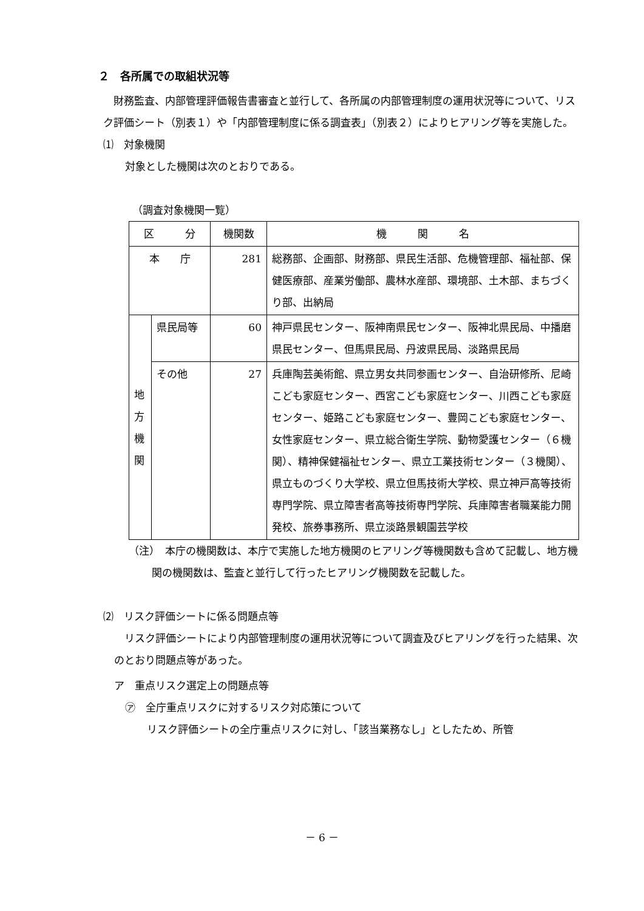２　各所属での取組状況等
　財務監査、内部管理評価報告書審査と並行して、各所属の内部管理制度の運用状況等について、リスク評価シート（別表１）や「内部管理制度に係る調査表」（別表２）によりヒアリング等を実施した。
⑴　対象機関
対象とした機関は次のとおりである。
（調査対象機関一覧）
| 区 分 | | 機関数 | 機 関 名 |
| --- | --- | --- | --- |
| 本 庁 | | 281 | 総務部、企画部、財務部、県民生活部、危機管理部、福祉部、保健医療部、産業労働部、農林水産部、環境部、土木部、まちづくり部、出納局 |
| 地 方 機 関 | 県民局等 | 60 | 神戸県民センター、阪神南県民センター、阪神北県民局、中播磨県民センター、但馬県民局、丹波県民局、淡路県民局 |
| | その他 | 27 | 兵庫陶芸美術館、県立男女共同参画センター、自治研修所、尼崎こども家庭センター、西宮こども家庭センター、川西こども家庭センター、姫路こども家庭センター、豊岡こども家庭センター、女性家庭センター、県立総合衛生学院、動物愛護センター（６機関）、精神保健福祉センター、県立工業技術センター（３機関）、県立ものづくり大学校、県立但馬技術大学校、県立神戸高等技術専門学院、県立障害者高等技術専門学院、兵庫障害者職業能力開発校、旅券事務所、県立淡路景観園芸学校 |
（注）　本庁の機関数は、本庁で実施した地方機関のヒアリング等機関数も含めて記載し、地方機関の機関数は、監査と並行して行ったヒアリング機関数を記載した。
⑵　リスク評価シートに係る問題点等
　リスク評価シートにより内部管理制度の運用状況等について調査及びヒアリングを行った結果、次のとおり問題点等があった。
ア　重点リスク選定上の問題点等
㋐　全庁重点リスクに対するリスク対応策について
リスク評価シートの全庁重点リスクに対し、「該当業務なし」としたため、所管
－ 6 －